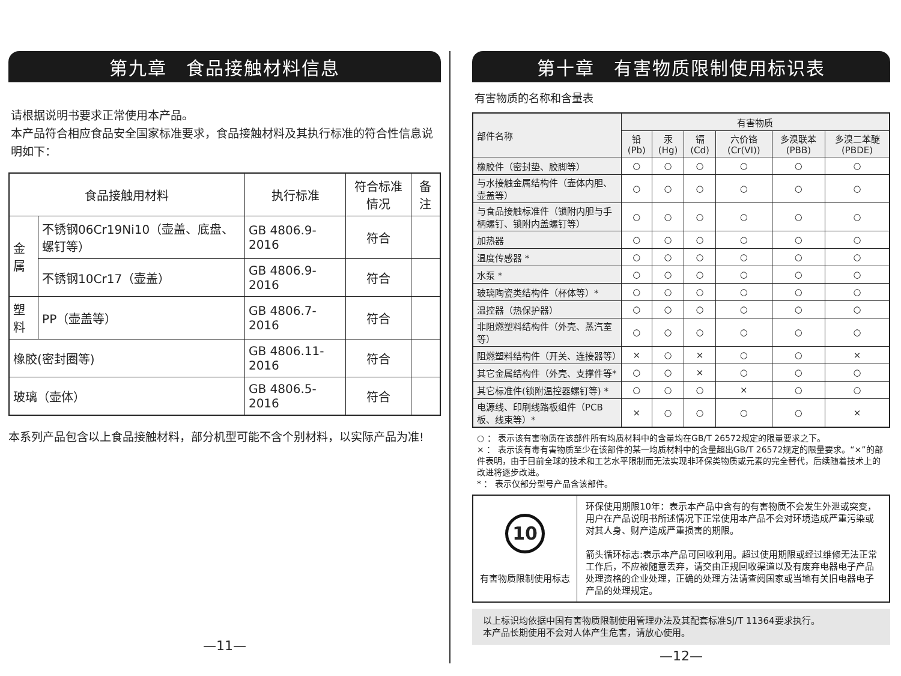第九章　食品接触材料信息
请根据说明书要求正常使用本产品。
本产品符合相应食品安全国家标准要求，食品接触材料及其执行标准的符合性信息说明如下：
| 食品接触用材料 | | 执行标准 | 符合标准情况 | 备注 |
| --- | --- | --- | --- | --- |
| 金属 | 不锈钢06Cr19Ni10（壶盖、底盘、螺钉等） | GB 4806.9-2016 | 符合 | |
| | 不锈钢10Cr17（壶盖） | GB 4806.9-2016 | 符合 | |
| 塑料 | PP（壶盖等） | GB 4806.7-2016 | 符合 | |
| 橡胶(密封圈等) | | GB 4806.11-2016 | 符合 | |
| 玻璃（壶体） | | GB 4806.5-2016 | 符合 | |
本系列产品包含以上食品接触材料，部分机型可能不含个别材料，以实际产品为准!
—11—
第十章　有害物质限制使用标识表
有害物质的名称和含量表
| 部件名称 | 有害物质 | | | | | |
| --- | --- | --- | --- | --- | --- | --- |
| | 铅(Pb) | 汞(Hg) | 镉(Cd) | 六价铬 (Cr(VI)) | 多溴联苯 (PBB) | 多溴二苯醚 (PBDE) |
| 橡胶件（密封垫、胶脚等） | ○ | ○ | ○ | ○ | ○ | ○ |
| 与水接触金属结构件（壶体内胆、壶盖等） | ○ | ○ | ○ | ○ | ○ | ○ |
| 与食品接触标准件（锁附内胆与手柄螺钉、锁附内盖螺钉等） | ○ | ○ | ○ | ○ | ○ | ○ |
| 加热器 | ○ | ○ | ○ | ○ | ○ | ○ |
| 温度传感器 * | ○ | ○ | ○ | ○ | ○ | ○ |
| 水泵 * | ○ | ○ | ○ | ○ | ○ | ○ |
| 玻璃陶瓷类结构件（杯体等）* | ○ | ○ | ○ | ○ | ○ | ○ |
| 温控器（热保护器） | ○ | ○ | ○ | ○ | ○ | ○ |
| 非阻燃塑料结构件（外壳、蒸汽室等） | ○ | ○ | ○ | ○ | ○ | ○ |
| 阻燃塑料结构件（开关、连接器等） | × | ○ | × | ○ | ○ | × |
| 其它金属结构件（外壳、支撑件等* | ○ | ○ | × | ○ | ○ | ○ |
| 其它标准件(锁附温控器螺钉等) * | ○ | ○ | ○ | × | ○ | ○ |
| 电源线、印刷线路板组件（PCB板、线束等）* | × | ○ | ○ | ○ | ○ | × |
○ ： 表示该有害物质在该部件所有均质材料中的含量均在GB/T 26572规定的限量要求之下。
× ： 表示该有毒有害物质至少在该部件的某一均质材料中的含量超出GB/T 26572规定的限量要求。“×”的部件表明，由于目前全球的技术和工艺水平限制而无法实现非环保类物质或元素的完全替代，后续随着技术上的改进将逐步改进。
* ： 表示仅部分型号产品含该部件。
| 10 有害物质限制使用标志 | 环保使用期限10年：表示本产品中含有的有害物质不会发生外泄或突变，用户在产品说明书所述情况下正常使用本产品不会对环境造成严重污染或对其人身、财产造成严重损害的期限。 箭头循环标志:表示本产品可回收利用。超过使用期限或经过维修无法正常工作后，不应被随意丢弃，请交由正规回收渠道以及有废弃电器电子产品处理资格的企业处理，正确的处理方法请查阅国家或当地有关旧电器电子产品的处理规定。 |
以上标识均依据中国有害物质限制使用管理办法及其配套标准SJ/T 11364要求执行。
本产品长期使用不会对人体产生危害，请放心使用。
—12—